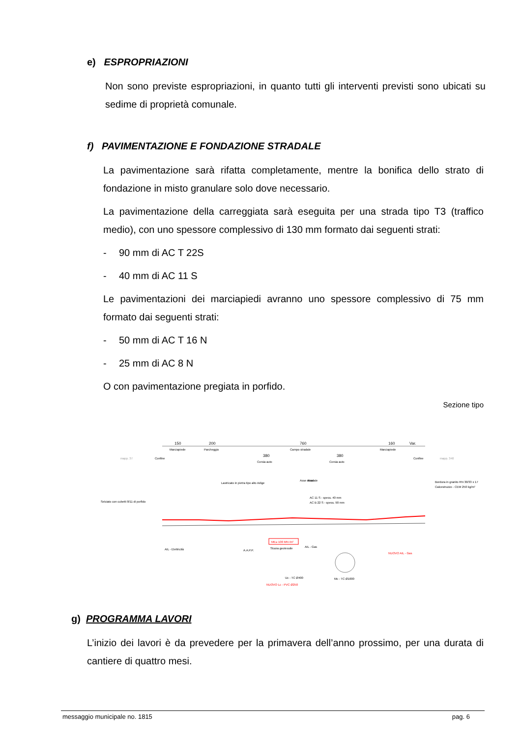e) ESPROPRIAZIONI
Non sono previste espropriazioni, in quanto tutti gli interventi previsti sono ubicati su sedime di proprietà comunale.
f) PAVIMENTAZIONE E FONDAZIONE STRADALE
La pavimentazione sarà rifatta completamente, mentre la bonifica dello strato di fondazione in misto granulare solo dove necessario.
La pavimentazione della carreggiata sarà eseguita per una strada tipo T3 (traffico medio), con uno spessore complessivo di 130 mm formato dai seguenti strati:
- 90 mm di AC T 22S
- 40 mm di AC 11 S
Le pavimentazioni dei marciapiedi avranno uno spessore complessivo di 75 mm formato dai seguenti strati:
- 50 mm di AC T 16 N
- 25 mm di AC 8 N
O con pavimentazione pregiata in porfido.
Sezione tipo
150
200
760
160
Var.
Marciapiede
Parcheggio
Campo stradale
Marciapiede
380
380
Corsia auto
Corsia auto
mapp. 37
mapp. 340
Confine
Confine
Asse stradale
Asse
Selciato con cubetti 8/11 di porfido
Lastricato in pietra tipo alto Adige
AC 11 S - spess. 40 mm
AC B 22 S - spess. 90 mm
Bordura in granito RN 30/33 x 17
Calcestruzzo - CEM 250 kg/m²
ME≥ 100 MN /m²
Stuoia geotessile
AIL - Elettricità
A.A.P.P.
AIL - Gas
Mc - TC Ø1000
Uc - TC Ø400
NUOVO Lc - PVC Ø250
NUOVO AIL - Gas
g) PROGRAMMA LAVORI
L’inizio dei lavori è da prevedere per la primavera dell’anno prossimo, per una durata di cantiere di quattro mesi.
messaggio municipale no. 1815 pag. 6